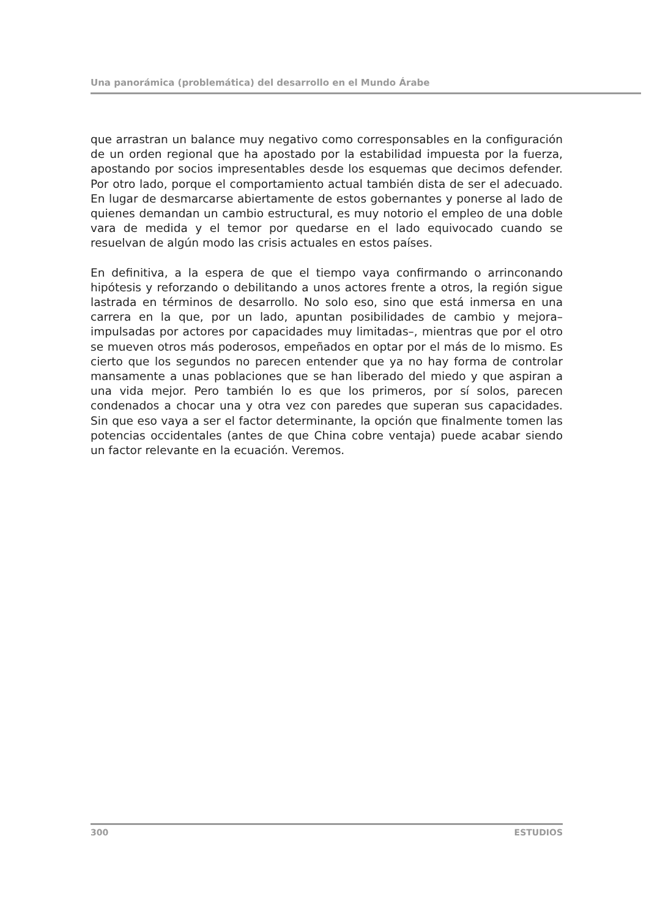Una panorámica (problemática) del desarrollo en el Mundo Árabe
que arrastran un balance muy negativo como corresponsables en la configuración de un orden regional que ha apostado por la estabilidad impuesta por la fuerza, apostando por socios impresentables desde los esquemas que decimos defender. Por otro lado, porque el comportamiento actual también dista de ser el adecuado. En lugar de desmarcarse abiertamente de estos gobernantes y ponerse al lado de quienes demandan un cambio estructural, es muy notorio el empleo de una doble vara de medida y el temor por quedarse en el lado equivocado cuando se resuelvan de algún modo las crisis actuales en estos países.
En definitiva, a la espera de que el tiempo vaya confirmando o arrinconando hipótesis y reforzando o debilitando a unos actores frente a otros, la región sigue lastrada en términos de desarrollo. No solo eso, sino que está inmersa en una carrera en la que, por un lado, apuntan posibilidades de cambio y mejora– impulsadas por actores por capacidades muy limitadas–, mientras que por el otro se mueven otros más poderosos, empeñados en optar por el más de lo mismo. Es cierto que los segundos no parecen entender que ya no hay forma de controlar mansamente a unas poblaciones que se han liberado del miedo y que aspiran a una vida mejor. Pero también lo es que los primeros, por sí solos, parecen condenados a chocar una y otra vez con paredes que superan sus capacidades. Sin que eso vaya a ser el factor determinante, la opción que finalmente tomen las potencias occidentales (antes de que China cobre ventaja) puede acabar siendo un factor relevante en la ecuación. Veremos.
300 ESTUDIOS